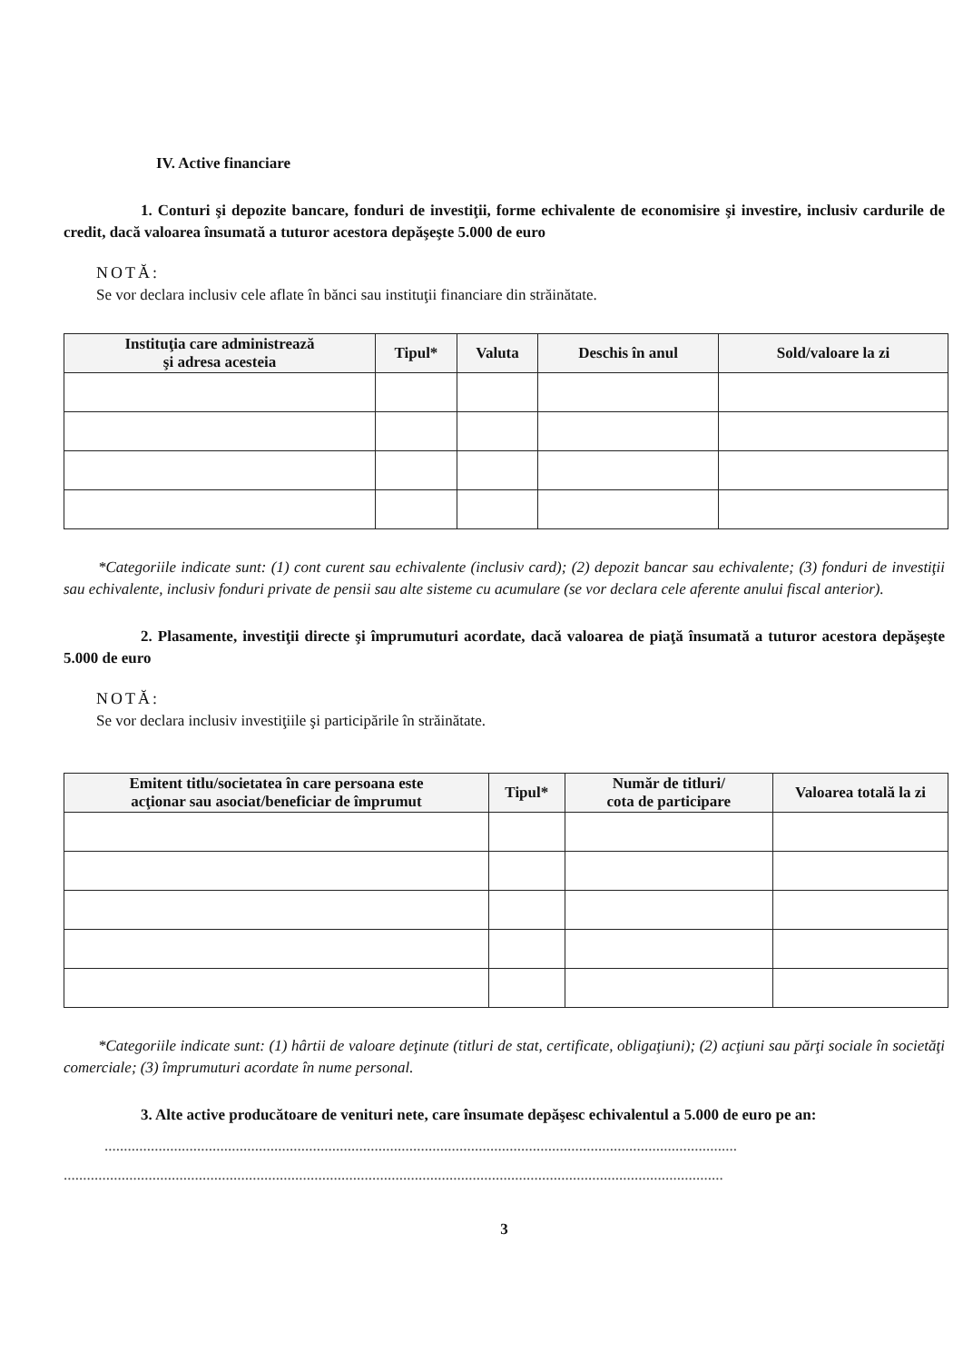IV. Active financiare
1. Conturi şi depozite bancare, fonduri de investiţii, forme echivalente de economisire şi investire, inclusiv cardurile de credit, dacă valoarea însumată a tuturor acestora depăşeşte 5.000 de euro
NOTĂ:
Se vor declara inclusiv cele aflate în bănci sau instituţii financiare din străinătate.
| Instituţia care administrează şi adresa acesteia | Tipul* | Valuta | Deschis în anul | Sold/valoare la zi |
| --- | --- | --- | --- | --- |
*Categoriile indicate sunt: (1) cont curent sau echivalente (inclusiv card); (2) depozit bancar sau echivalente; (3) fonduri de investiţii sau echivalente, inclusiv fonduri private de pensii sau alte sisteme cu acumulare (se vor declara cele aferente anului fiscal anterior).
2. Plasamente, investiţii directe şi împrumuturi acordate, dacă valoarea de piaţă însumată a tuturor acestora depăşeşte 5.000 de euro
NOTĂ:
Se vor declara inclusiv investiţiile şi participările în străinătate.
| Emitent titlu/societatea în care persoana este acţionar sau asociat/beneficiar de împrumut | Tipul* | Număr de titluri/ cota de participare | Valoarea totală la zi |
| --- | --- | --- | --- |
*Categoriile indicate sunt: (1) hârtii de valoare deţinute (titluri de stat, certificate, obligaţiuni); (2) acţiuni sau părţi sociale în societăţi comerciale; (3) împrumuturi acordate în nume personal.
3. Alte active producătoare de venituri nete, care însumate depăşesc echivalentul a 5.000 de euro pe an:
....................................................................................................................................................................
...........................................................................................................................................................................
3